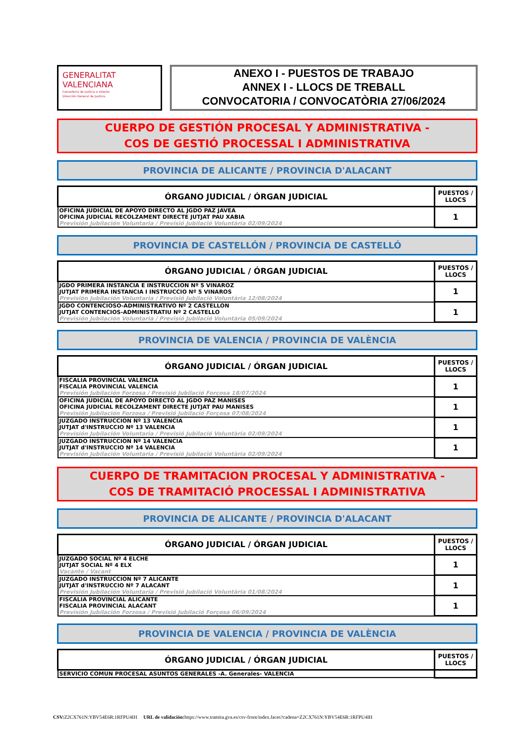GENERALITAT
VALENCIANA
Conselleria de Justicia e Interior
Dirección General de Justicia
ANEXO I - PUESTOS DE TRABAJO
ANNEX I - LLOCS DE TREBALL
CONVOCATORIA / CONVOCATÒRIA 27/06/2024
CUERPO DE GESTIÓN PROCESAL Y ADMINISTRATIVA -
COS DE GESTIÓ PROCESSAL I ADMINISTRATIVA
PROVINCIA DE ALICANTE / PROVINCIA D'ALACANT
| ÓRGANO JUDICIAL / ÓRGAN JUDICIAL | PUESTOS / LLOCS |
| --- | --- |
| OFICINA JUDICIAL DE APOYO DIRECTO AL JGDO PAZ JAVEA OFICINA JUDICIAL RECOLZAMENT DIRECTE JUTJAT PAU XABIA Previsión Jubilación Voluntaria / Previsió Jubilació Voluntària 02/09/2024 | 1 |
PROVINCIA DE CASTELLÓN / PROVINCIA DE CASTELLÓ
| ÓRGANO JUDICIAL / ÓRGAN JUDICIAL | PUESTOS / LLOCS |
| --- | --- |
| JGDO PRIMERA INSTANCIA E INSTRUCCION Nº 5 VINAROZ JUTJAT PRIMERA INSTANCIA I INSTRUCCIO Nº 5 VINAROS Previsión Jubilación Voluntaria / Previsió Jubilació Voluntària 12/08/2024 | 1 |
| JGDO CONTENCIOSO-ADMINISTRATIVO Nº 2 CASTELLON JUTJAT CONTENCIOS-ADMINISTRATIU Nº 2 CASTELLO Previsión Jubilación Voluntaria / Previsió Jubilació Voluntària 05/09/2024 | 1 |
PROVINCIA DE VALENCIA / PROVINCIA DE VALÈNCIA
| ÓRGANO JUDICIAL / ÓRGAN JUDICIAL | PUESTOS / LLOCS |
| --- | --- |
| FISCALIA PROVINCIAL VALENCIA FISCALIA PROVINCIAL VALENCIA Previsión Jubilación Forzosa / Previsió Jubilació Forçosa 18/07/2024 | 1 |
| OFICINA JUDICIAL DE APOYO DIRECTO AL JGDO PAZ MANISES OFICINA JUDICIAL RECOLZAMENT DIRECTE JUTJAT PAU MANISES Previsión Jubilación Forzosa / Previsió Jubilació Forçosa 07/08/2024 | 1 |
| JUZGADO INSTRUCCION Nº 13 VALENCIA JUTJAT d'INSTRUCCIO Nº 13 VALENCIA Previsión Jubilación Voluntaria / Previsió Jubilació Voluntària 02/09/2024 | 1 |
| JUZGADO INSTRUCCION Nº 14 VALENCIA JUTJAT d'INSTRUCCIO Nº 14 VALENCIA Previsión Jubilación Voluntaria / Previsió Jubilació Voluntària 02/09/2024 | 1 |
CUERPO DE TRAMITACION PROCESAL Y ADMINISTRATIVA -
COS DE TRAMITACIÓ PROCESSAL I ADMINISTRATIVA
PROVINCIA DE ALICANTE / PROVINCIA D'ALACANT
| ÓRGANO JUDICIAL / ÓRGAN JUDICIAL | PUESTOS / LLOCS |
| --- | --- |
| JUZGADO SOCIAL Nº 4 ELCHE JUTJAT SOCIAL Nº 4 ELX Vacante / Vacant | 1 |
| JUZGADO INSTRUCCION Nº 7 ALICANTE JUTJAT d'INSTRUCCIO Nº 7 ALACANT Previsión Jubilación Voluntaria / Previsió Jubilació Voluntària 01/08/2024 | 1 |
| FISCALIA PROVINCIAL ALICANTE FISCALIA PROVINCIAL ALACANT Previsión Jubilación Forzosa / Previsió Jubilació Forçosa 06/09/2024 | 1 |
PROVINCIA DE VALENCIA / PROVINCIA DE VALÈNCIA
| ÓRGANO JUDICIAL / ÓRGAN JUDICIAL | PUESTOS / LLOCS |
| --- | --- |
| SERVICIO COMUN PROCESAL ASUNTOS GENERALES -A. Generales- VALENCIA | |
CSV: Z2CX761N:YBV54E6R:1RFPU4IH URL de validación: https://www.tramita.gva.es/csv-front/index.faces?cadena=Z2CX761N:YBV54E6R:1RFPU4IH